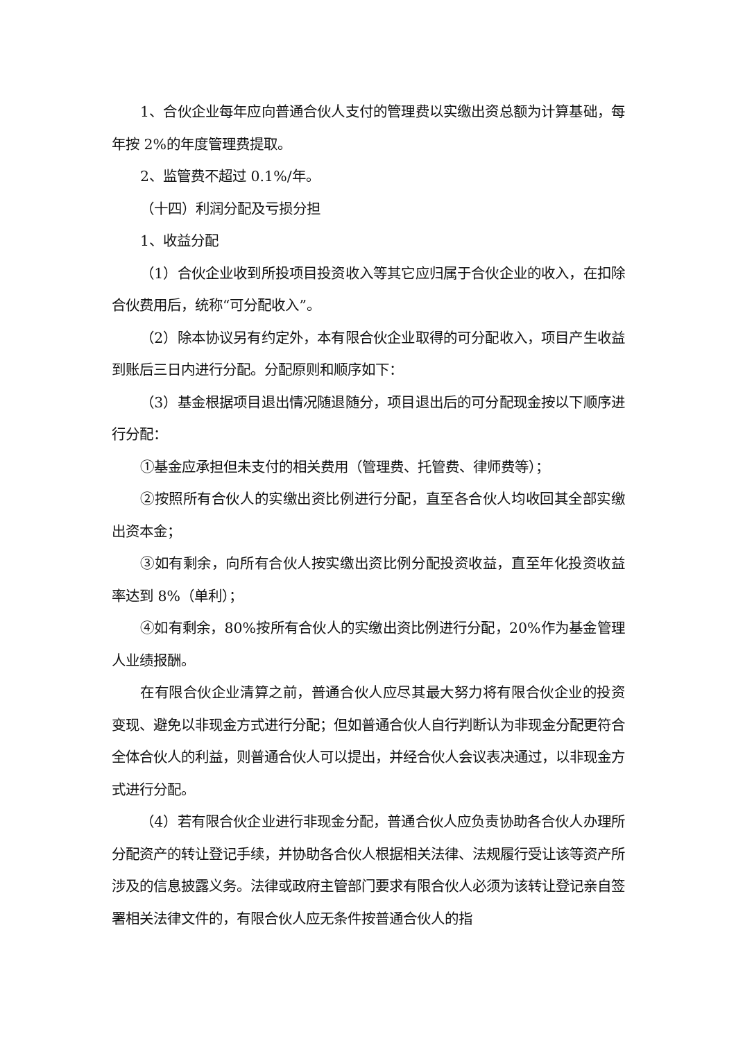1、合伙企业每年应向普通合伙人支付的管理费以实缴出资总额为计算基础，每年按 2%的年度管理费提取。
2、监管费不超过 0.1%/年。
（十四）利润分配及亏损分担
1、收益分配
（1）合伙企业收到所投项目投资收入等其它应归属于合伙企业的收入，在扣除合伙费用后，统称“可分配收入”。
（2）除本协议另有约定外，本有限合伙企业取得的可分配收入，项目产生收益到账后三日内进行分配。分配原则和顺序如下：
（3）基金根据项目退出情况随退随分，项目退出后的可分配现金按以下顺序进行分配：
①基金应承担但未支付的相关费用（管理费、托管费、律师费等）；
②按照所有合伙人的实缴出资比例进行分配，直至各合伙人均收回其全部实缴出资本金；
③如有剩余，向所有合伙人按实缴出资比例分配投资收益，直至年化投资收益率达到 8%（单利）；
④如有剩余，80%按所有合伙人的实缴出资比例进行分配，20%作为基金管理人业绩报酬。
在有限合伙企业清算之前，普通合伙人应尽其最大努力将有限合伙企业的投资变现、避免以非现金方式进行分配；但如普通合伙人自行判断认为非现金分配更符合全体合伙人的利益，则普通合伙人可以提出，并经合伙人会议表决通过，以非现金方式进行分配。
（4）若有限合伙企业进行非现金分配，普通合伙人应负责协助各合伙人办理所分配资产的转让登记手续，并协助各合伙人根据相关法律、法规履行受让该等资产所涉及的信息披露义务。法律或政府主管部门要求有限合伙人必须为该转让登记亲自签署相关法律文件的，有限合伙人应无条件按普通合伙人的指